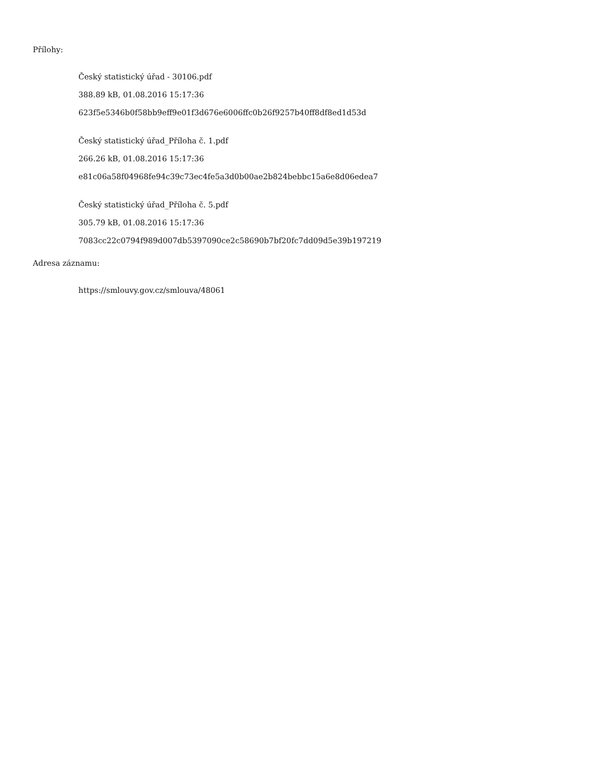Přílohy:
Český statistický úřad - 30106.pdf
388.89 kB, 01.08.2016 15:17:36
623f5e5346b0f58bb9eff9e01f3d676e6006ffc0b26f9257b40ff8df8ed1d53d
Český statistický úřad_Příloha č. 1.pdf
266.26 kB, 01.08.2016 15:17:36
e81c06a58f04968fe94c39c73ec4fe5a3d0b00ae2b824bebbc15a6e8d06edea7
Český statistický úřad_Příloha č. 5.pdf
305.79 kB, 01.08.2016 15:17:36
7083cc22c0794f989d007db5397090ce2c58690b7bf20fc7dd09d5e39b197219
Adresa záznamu:
https://smlouvy.gov.cz/smlouva/48061